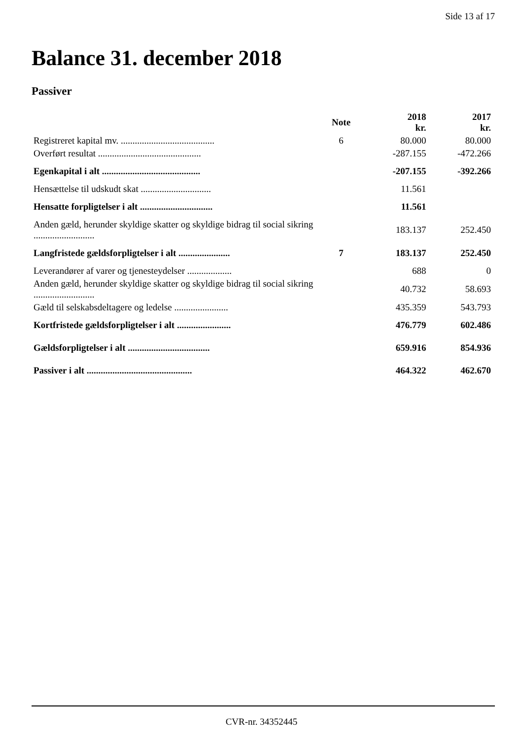Side 13 af 17
Balance 31. december 2018
Passiver
| | Note | 2018 kr. | 2017 kr. |
| --- | --- | --- | --- |
| Registreret kapital mv. ........................................ | 6 | 80.000 | 80.000 |
| Overført resultat ............................................ | | -287.155 | -472.266 |
| Egenkapital i alt .......................................... | | -207.155 | -392.266 |
| Hensættelse til udskudt skat .............................. | | 11.561 | |
| Hensatte forpligtelser i alt ............................... | | 11.561 | |
| Anden gæld, herunder skyldige skatter og skyldige bidrag til social sikring .......................... | | 183.137 | 252.450 |
| Langfristede gældsforpligtelser i alt ...................... | 7 | 183.137 | 252.450 |
| Leverandører af varer og tjenesteydelser ................... | | 688 | 0 |
| Anden gæld, herunder skyldige skatter og skyldige bidrag til social sikring .......................... | | 40.732 | 58.693 |
| Gæld til selskabsdeltagere og ledelse ....................... | | 435.359 | 543.793 |
| Kortfristede gældsforpligtelser i alt ....................... | | 476.779 | 602.486 |
| Gældsforpligtelser i alt ................................... | | 659.916 | 854.936 |
| Passiver i alt ............................................. | | 464.322 | 462.670 |
CVR-nr. 34352445